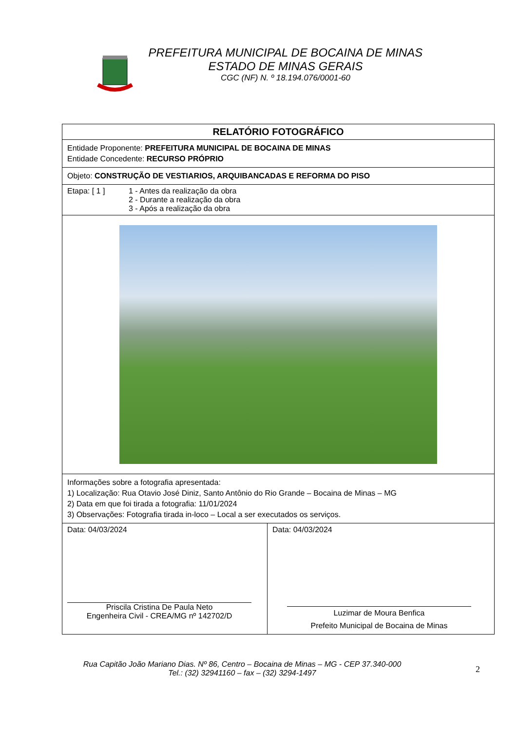PREFEITURA MUNICIPAL DE BOCAINA DE MINAS
ESTADO DE MINAS GERAIS
CGC (NF) N. º 18.194.076/0001-60
| RELATÓRIO FOTOGRÁFICO | |
| Entidade Proponente: PREFEITURA MUNICIPAL DE BOCAINA DE MINAS Entidade Concedente: RECURSO PRÓPRIO | |
| Objeto: CONSTRUÇÃO DE VESTIARIOS, ARQUIBANCADAS E REFORMA DO PISO | |
| Etapa: [ 1 ] 1 - Antes da realização da obra 2 - Durante a realização da obra 3 - Após a realização da obra | |
| Informações sobre a fotografia apresentada: 1) Localização: Rua Otavio José Diniz, Santo Antônio do Rio Grande – Bocaina de Minas – MG 2) Data em que foi tirada a fotografia: 11/01/2024 3) Observações: Fotografia tirada in-loco – Local a ser executados os serviços. | |
| Data: 04/03/2024 Priscila Cristina De Paula Neto Engenheira Civil - CREA/MG nº 142702/D | Data: 04/03/2024 Luzimar de Moura Benfica Prefeito Municipal de Bocaina de Minas |
Rua Capitão João Mariano Dias. Nº 86, Centro – Bocaina de Minas – MG - CEP 37.340-000
Tel.: (32) 32941160 – fax – (32) 3294-1497
2